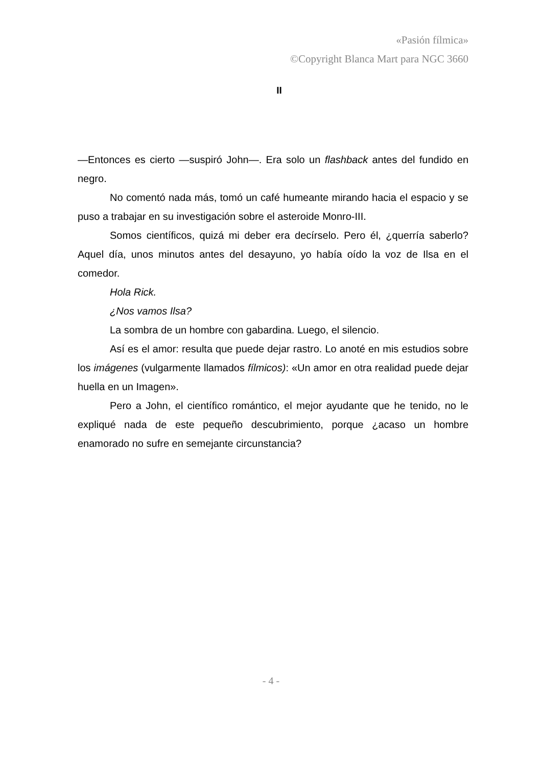«Pasión fílmica»
©Copyright Blanca Mart para NGC 3660
II
—Entonces es cierto —suspiró John—. Era solo un flashback antes del fundido en negro.
No comentó nada más, tomó un café humeante mirando hacia el espacio y se puso a trabajar en su investigación sobre el asteroide Monro-III.
Somos científicos, quizá mi deber era decírselo. Pero él, ¿querría saberlo? Aquel día, unos minutos antes del desayuno, yo había oído la voz de Ilsa en el comedor.
Hola Rick.
¿Nos vamos Ilsa?
La sombra de un hombre con gabardina. Luego, el silencio.
Así es el amor: resulta que puede dejar rastro. Lo anoté en mis estudios sobre los imágenes (vulgarmente llamados fílmicos): «Un amor en otra realidad puede dejar huella en un Imagen».
Pero a John, el científico romántico, el mejor ayudante que he tenido, no le expliqué nada de este pequeño descubrimiento, porque ¿acaso un hombre enamorado no sufre en semejante circunstancia?
- 4 -